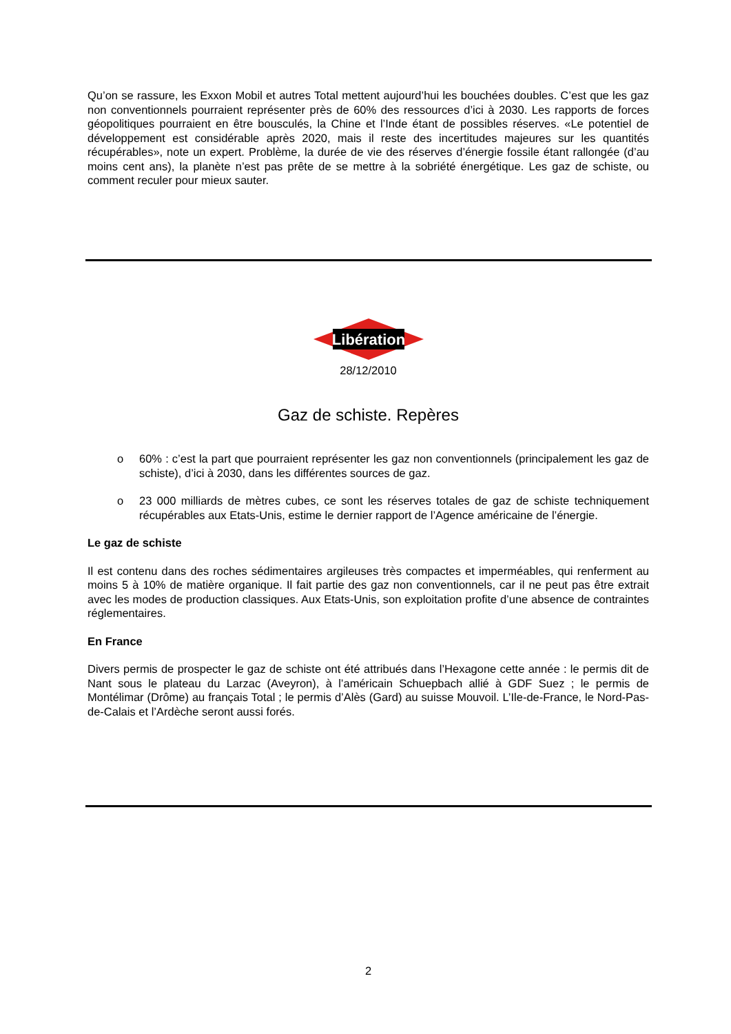Qu’on se rassure, les Exxon Mobil et autres Total mettent aujourd’hui les bouchées doubles. C’est que les gaz non conventionnels pourraient représenter près de 60% des ressources d’ici à 2030. Les rapports de forces géopolitiques pourraient en être bousculés, la Chine et l’Inde étant de possibles réserves. «Le potentiel de développement est considérable après 2020, mais il reste des incertitudes majeures sur les quantités récupérables», note un expert. Problème, la durée de vie des réserves d’énergie fossile étant rallongée (d’au moins cent ans), la planète n’est pas prête de se mettre à la sobriété énergétique. Les gaz de schiste, ou comment reculer pour mieux sauter.
Libération
28/12/2010
Gaz de schiste. Repères
o 60% : c’est la part que pourraient représenter les gaz non conventionnels (principalement les gaz de schiste), d’ici à 2030, dans les différentes sources de gaz.
o 23 000 milliards de mètres cubes, ce sont les réserves totales de gaz de schiste techniquement récupérables aux Etats-Unis, estime le dernier rapport de l’Agence américaine de l’énergie.
Le gaz de schiste
Il est contenu dans des roches sédimentaires argileuses très compactes et imperméables, qui renferment au moins 5 à 10% de matière organique. Il fait partie des gaz non conventionnels, car il ne peut pas être extrait avec les modes de production classiques. Aux Etats-Unis, son exploitation profite d’une absence de contraintes réglementaires.
En France
Divers permis de prospecter le gaz de schiste ont été attribués dans l’Hexagone cette année : le permis dit de Nant sous le plateau du Larzac (Aveyron), à l’américain Schuepbach allié à GDF Suez ; le permis de Montélimar (Drôme) au français Total ; le permis d’Alès (Gard) au suisse Mouvoil. L’Ile-de-France, le Nord-Pas-de-Calais et l’Ardèche seront aussi forés.
2